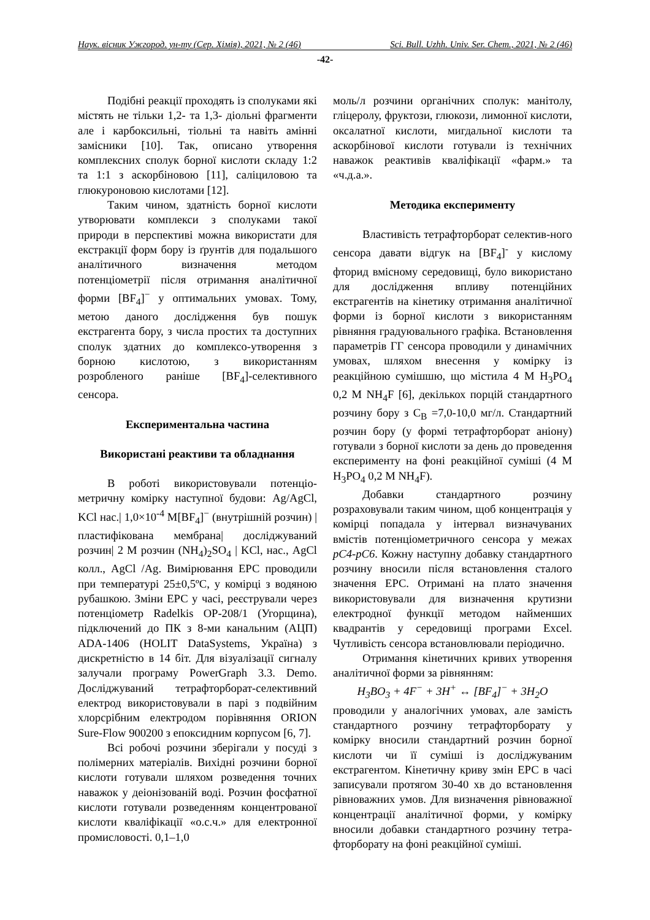Наук. вісник Ужгород. ун-ту (Сер. Хімія), 2021, № 2 (46) Sci. Bull. Uzhh. Univ. Ser. Chem., 2021, № 2 (46)
-42-
Подібні реакції проходять із сполуками які містять не тільки 1,2- та 1,3- діольні фрагменти але і карбоксильні, тіольні та навіть амінні замісники [10]. Так, описано утворення комплексних сполук борної кислоти складу 1:2 та 1:1 з аскорбіновою [11], саліциловою та глюкуроновою кислотами [12].
Таким чином, здатність борної кислоти утворювати комплекси з сполуками такої природи в перспективі можна використати для екстракції форм бору із ґрунтів для подальшого аналітичного визначення методом потенціометрії після отримання аналітичної форми [BF<sub>4</sub>]<sup>−</sup> у оптимальних умовах. Тому, метою даного дослідження був пошук екстрагента бору, з числа простих та доступних сполук здатних до комплексо-утворення з борною кислотою, з використанням розробленого раніше [BF<sub>4</sub>]-селективного сенсора.
Експериментальна частина
Використані реактиви та обладнання
В роботі використовували потенціо-метричну комірку наступної будови: Ag/AgCl, KCl нас.| 1,0×10<sup>-4</sup> M[BF<sub>4</sub>]<sup>−</sup> (внутрішній розчин) |пластифікована мембрана| досліджуваний розчин| 2 М розчин (NH<sub>4</sub>)<sub>2</sub>SO<sub>4</sub> | KCl, нас., AgCl колл., AgCl /Ag. Вимірювання ЕРС проводили при температурі 25±0,5ºC, у комірці з водяною рубашкою. Зміни ЕРС у часі, реєстрували через потенціометр Radelkis OP-208/1 (Угорщина), підключений до ПК з 8-ми канальним (АЦП) ADA-1406 (HOLIT DataSystems, Україна) з дискретністю в 14 біт. Для візуалізації сигналу залучали програму PowerGraph 3.3. Demo. Досліджуваний тетрафторборат-селективний електрод використовували в парі з подвійним хлорсрібним електродом порівняння ORION Sure-Flow 900200 з епоксидним корпусом [6, 7].
Всі робочі розчини зберігали у посуді з полімерних матеріалів. Вихідні розчини борної кислоти готували шляхом розведення точних наважок у деіонізованій воді. Розчин фосфатної кислоти готували розведенням концентрованої кислоти кваліфікації «о.с.ч.» для електронної промисловості. 0,1–1,0
моль/л розчини органічних сполук: манітолу, гліцеролу, фруктози, глюкози, лимонної кислоти, оксалатної кислоти, мигдальної кислоти та аскорбінової кислоти готували із технічних наважок реактивів кваліфікації «фарм.» та «ч.д.а.».
Методика експерименту
Властивість тетрафторборат селектив-ного сенсора давати відгук на [BF<sub>4</sub>]<sup>-</sup> у кислому фторид вмісному середовищі, було використано для дослідження впливу потенційних екстрагентів на кінетику отримання аналітичної форми із борної кислоти з використанням рівняння градуювального графіка. Встановлення параметрів ГГ сенсора проводили у динамічних умовах, шляхом внесення у комірку із реакційною сумішшю, що містила 4 М H<sub>3</sub>PO<sub>4</sub> 0,2 M NH<sub>4</sub>F [6], декількох порцій стандартного розчину бору з C<sub>B</sub> =7,0-10,0 мг/л. Стандартний розчин бору (у формі тетрафторборат аніону) готували з борної кислоти за день до проведення експерименту на фоні реакційної суміші (4 М H<sub>3</sub>PO<sub>4</sub> 0,2 M NH<sub>4</sub>F).
Добавки стандартного розчину розраховували таким чином, щоб концентрація у комірці попадала у інтервал визначуваних вмістів потенціометричного сенсора у межах pC4-pC6. Кожну наступну добавку стандартного розчину вносили після встановлення сталого значення ЕРС. Отримані на плато значення використовували для визначення крутизни електродної функції методом найменших квадрантів у середовищі програми Excel. Чутливість сенсора встановлювали періодично.
Отримання кінетичних кривих утворення аналітичної форми за рівнянням:
H<sub>3</sub>BO<sub>3</sub> + 4F<sup>−</sup> + 3H<sup>+</sup> ↔ [BF<sub>4</sub>]<sup>−</sup> + 3H<sub>2</sub>O
проводили у аналогічних умовах, але замість стандартного розчину тетрафторборату у комірку вносили стандартний розчин борної кислоти чи її суміші із досліджуваним екстрагентом. Кінетичну криву змін ЕРС в часі записували протягом 30-40 хв до встановлення рівноважних умов. Для визначення рівноважної концентрації аналітичної форми, у комірку вносили добавки стандартного розчину тетра-фторборату на фоні реакційної суміші.